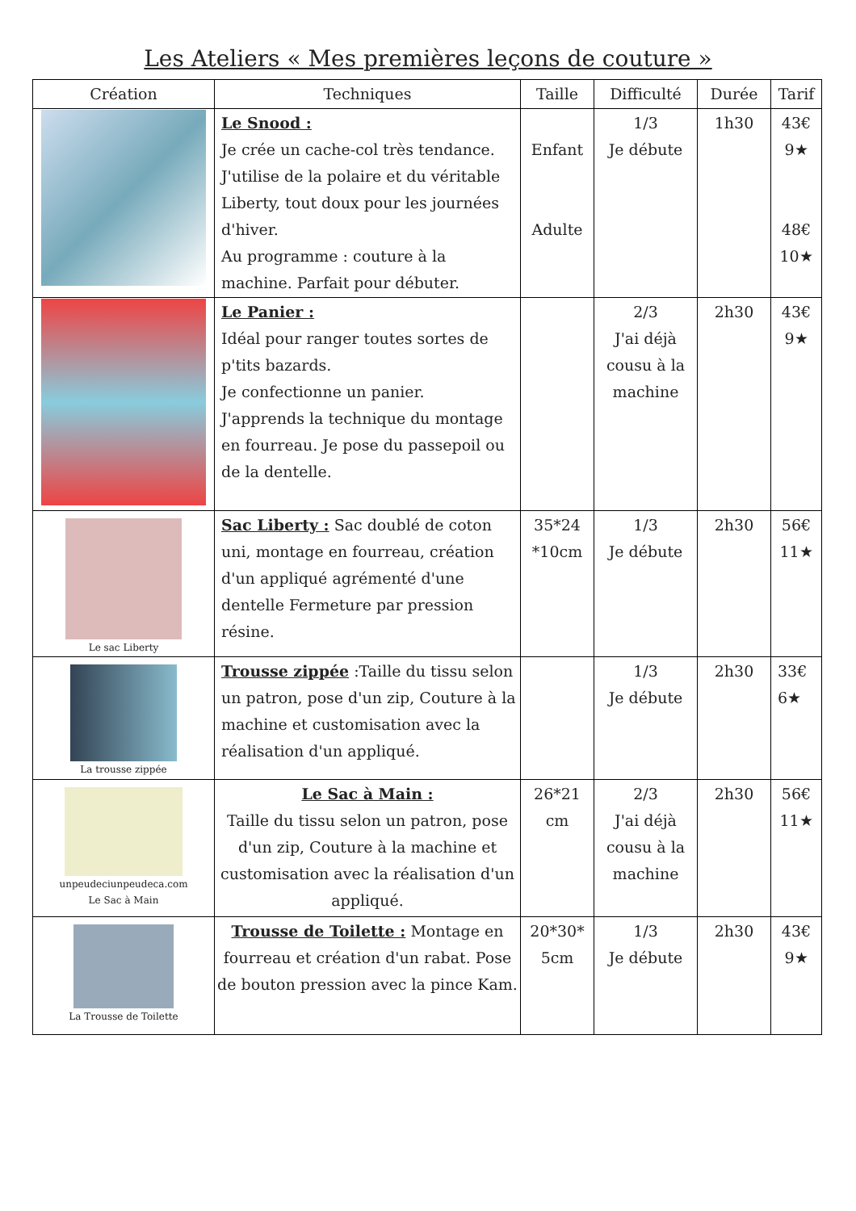Les Ateliers « Mes premières leçons de couture »
| Création | Techniques | Taille | Difficulté | Durée | Tarif |
| --- | --- | --- | --- | --- | --- |
| | Le Snood : Je crée un cache-col très tendance. J'utilise de la polaire et du véritable Liberty, tout doux pour les journées d'hiver. Au programme : couture à la machine. Parfait pour débuter. | Enfant Adulte | 1/3 Je débute | 1h30 | 43€ 9★ 48€ 10★ |
| | Le Panier : Idéal pour ranger toutes sortes de p'tits bazards. Je confectionne un panier. J'apprends la technique du montage en fourreau. Je pose du passepoil ou de la dentelle. | | 2/3 J'ai déjà cousu à la machine | 2h30 | 43€ 9★ |
| Le sac Liberty | Sac Liberty : Sac doublé de coton uni, montage en fourreau, création d'un appliqué agrémenté d'une dentelle Fermeture par pression résine. | 35*24 *10cm | 1/3 Je débute | 2h30 | 56€ 11★ |
| La trousse zippée | Trousse zippée :Taille du tissu selon un patron, pose d'un zip, Couture à la machine et customisation avec la réalisation d'un appliqué. | | 1/3 Je débute | 2h30 | 33€ 6★ |
| unpeudeciunpeudeca.com Le Sac à Main | Le Sac à Main : Taille du tissu selon un patron, pose d'un zip, Couture à la machine et customisation avec la réalisation d'un appliqué. | 26*21 cm | 2/3 J'ai déjà cousu à la machine | 2h30 | 56€ 11★ |
| La Trousse de Toilette | Trousse de Toilette : Montage en fourreau et création d'un rabat. Pose de bouton pression avec la pince Kam. | 20*30* 5cm | 1/3 Je débute | 2h30 | 43€ 9★ |